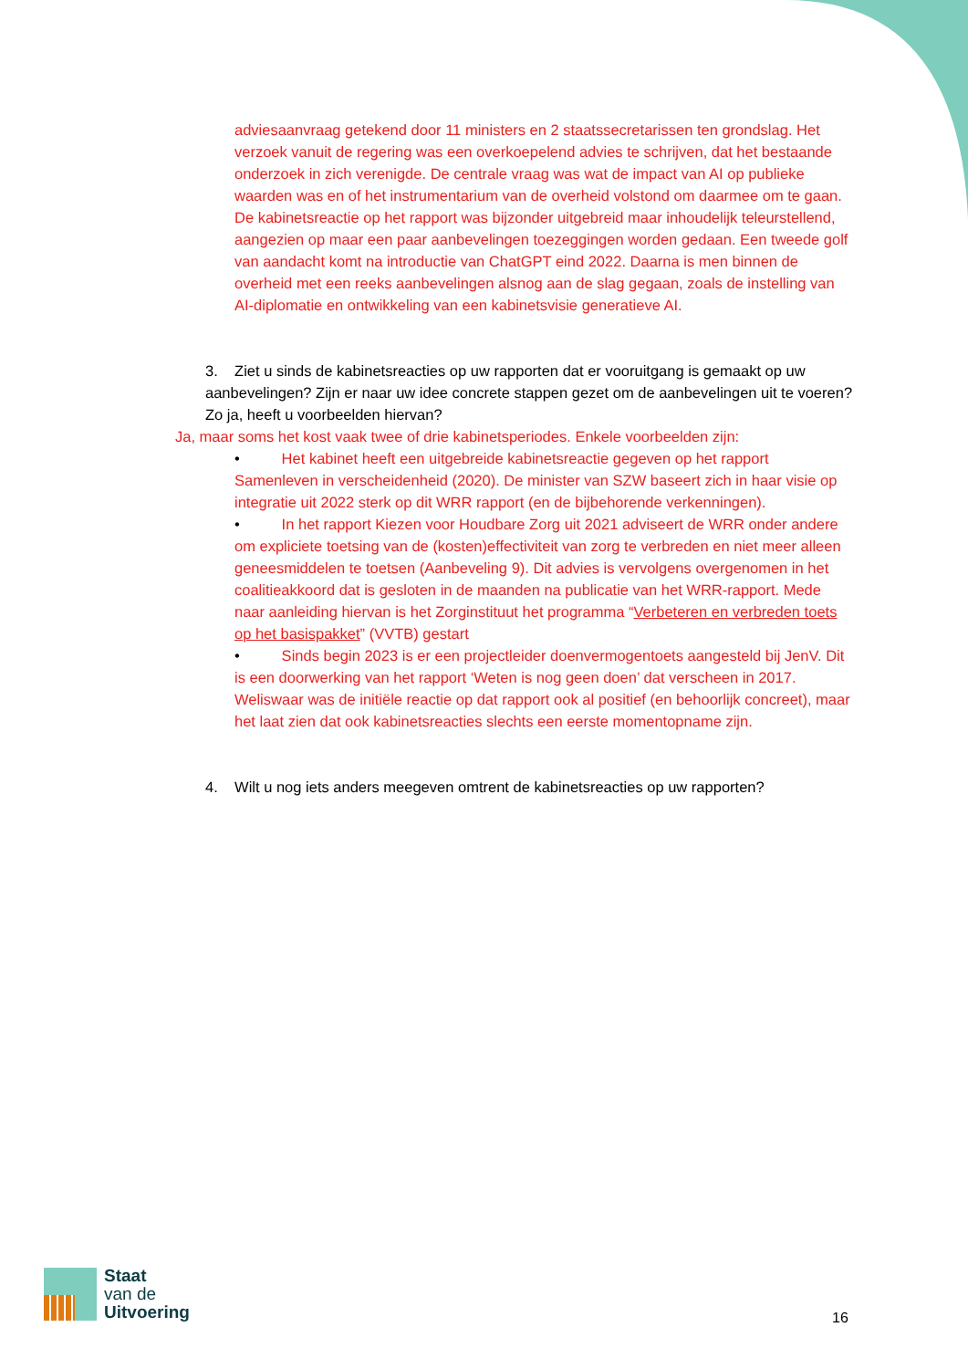adviesaanvraag getekend door 11 ministers en 2 staatssecretarissen ten grondslag. Het verzoek vanuit de regering was een overkoepelend advies te schrijven, dat het bestaande onderzoek in zich verenigde. De centrale vraag was wat de impact van AI op publieke waarden was en of het instrumentarium van de overheid volstond om daarmee om te gaan. De kabinetsreactie op het rapport was bijzonder uitgebreid maar inhoudelijk teleurstellend, aangezien op maar een paar aanbevelingen toezeggingen worden gedaan. Een tweede golf van aandacht komt na introductie van ChatGPT eind 2022. Daarna is men binnen de overheid met een reeks aanbevelingen alsnog aan de slag gegaan, zoals de instelling van AI-diplomatie en ontwikkeling van een kabinetsvisie generatieve AI.
3. Ziet u sinds de kabinetsreacties op uw rapporten dat er vooruitgang is gemaakt op uw aanbevelingen? Zijn er naar uw idee concrete stappen gezet om de aanbevelingen uit te voeren? Zo ja, heeft u voorbeelden hiervan?
Ja, maar soms het kost vaak twee of drie kabinetsperiodes. Enkele voorbeelden zijn:
• Het kabinet heeft een uitgebreide kabinetsreactie gegeven op het rapport Samenleven in verscheidenheid (2020). De minister van SZW baseert zich in haar visie op integratie uit 2022 sterk op dit WRR rapport (en de bijbehorende verkenningen).
• In het rapport Kiezen voor Houdbare Zorg uit 2021 adviseert de WRR onder andere om expliciete toetsing van de (kosten)effectiviteit van zorg te verbreden en niet meer alleen geneesmiddelen te toetsen (Aanbeveling 9). Dit advies is vervolgens overgenomen in het coalitieakkoord dat is gesloten in de maanden na publicatie van het WRR-rapport. Mede naar aanleiding hiervan is het Zorginstituut het programma “Verbeteren en verbreden toets op het basispakket” (VVTB) gestart
• Sinds begin 2023 is er een projectleider doenvermogentoets aangesteld bij JenV. Dit is een doorwerking van het rapport ‘Weten is nog geen doen’ dat verscheen in 2017. Weliswaar was de initiële reactie op dat rapport ook al positief (en behoorlijk concreet), maar het laat zien dat ook kabinetsreacties slechts een eerste momentopname zijn.
4. Wilt u nog iets anders meegeven omtrent de kabinetsreacties op uw rapporten?
Staat
van de
Uitvoering
16